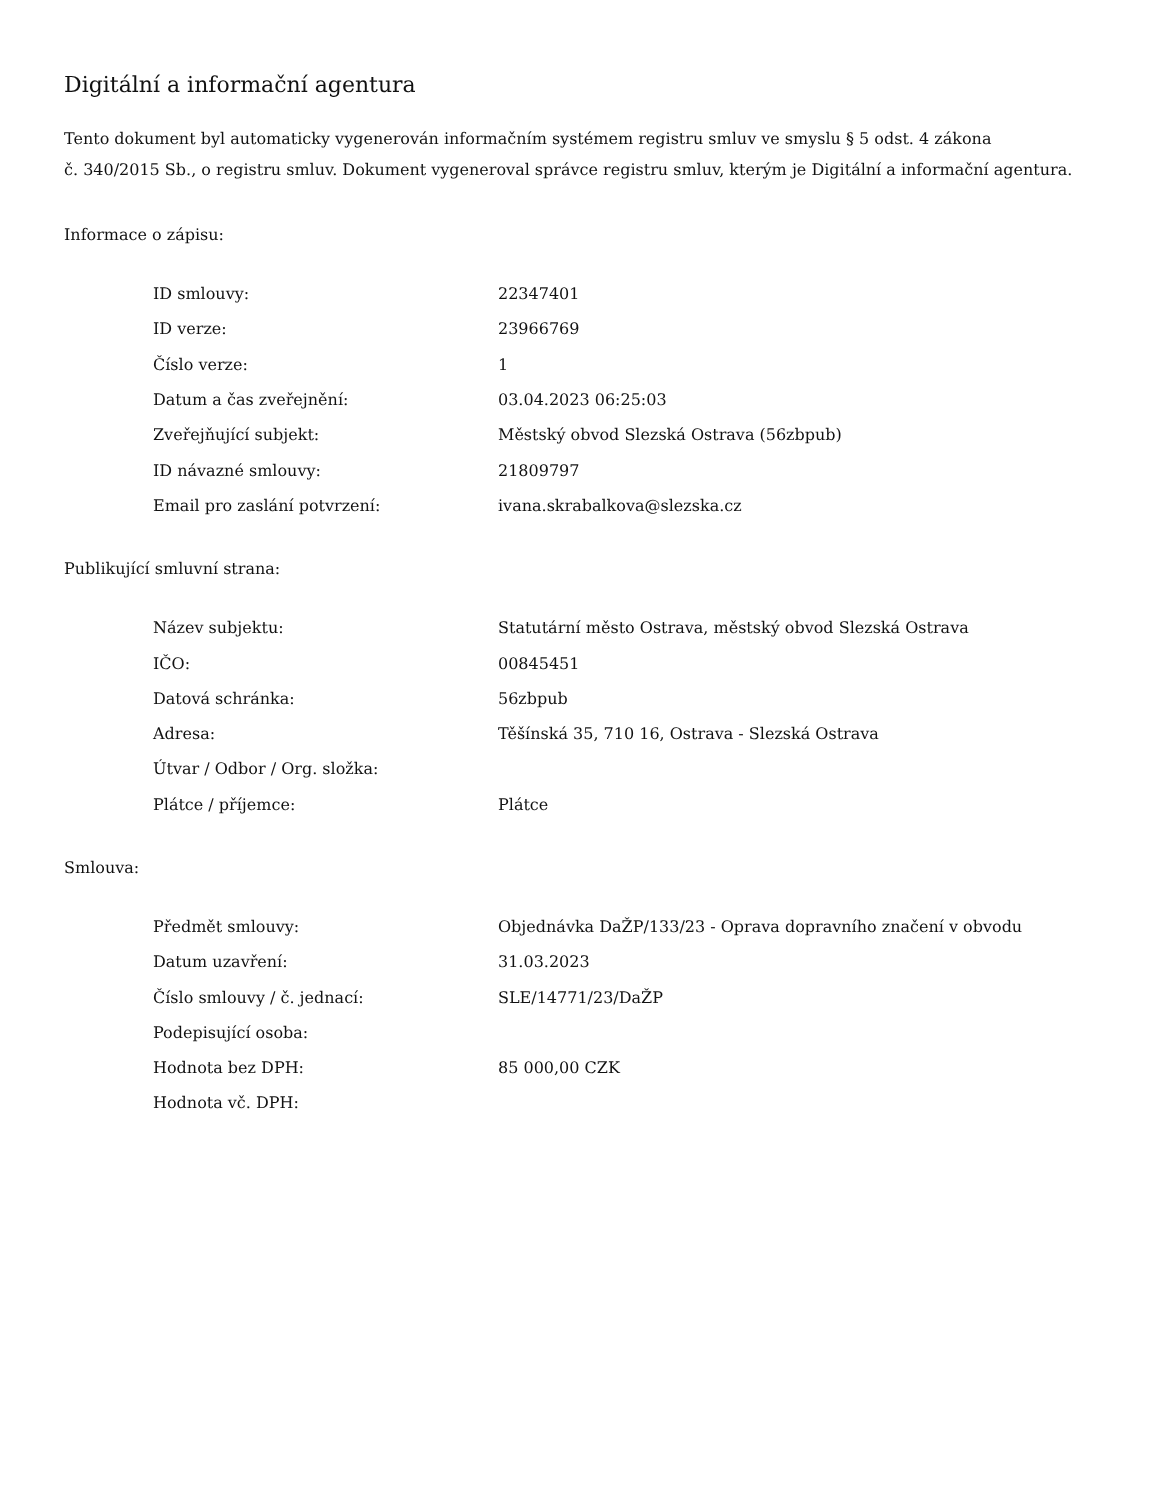Digitální a informační agentura
Tento dokument byl automaticky vygenerován informačním systémem registru smluv ve smyslu § 5 odst. 4 zákona
č. 340/2015 Sb., o registru smluv. Dokument vygeneroval správce registru smluv, kterým je Digitální a informační agentura.
Informace o zápisu:
| ID smlouvy: | 22347401 |
| ID verze: | 23966769 |
| Číslo verze: | 1 |
| Datum a čas zveřejnění: | 03.04.2023 06:25:03 |
| Zveřejňující subjekt: | Městský obvod Slezská Ostrava (56zbpub) |
| ID návazné smlouvy: | 21809797 |
| Email pro zaslání potvrzení: | ivana.skrabalkova@slezska.cz |
Publikující smluvní strana:
| Název subjektu: | Statutární město Ostrava, městský obvod Slezská Ostrava |
| IČO: | 00845451 |
| Datová schránka: | 56zbpub |
| Adresa: | Těšínská 35, 710 16, Ostrava - Slezská Ostrava |
| Útvar / Odbor / Org. složka: | |
| Plátce / příjemce: | Plátce |
Smlouva:
| Předmět smlouvy: | Objednávka DaŽP/133/23 - Oprava dopravního značení v obvodu |
| Datum uzavření: | 31.03.2023 |
| Číslo smlouvy / č. jednací: | SLE/14771/23/DaŽP |
| Podepisující osoba: | |
| Hodnota bez DPH: | 85 000,00 CZK |
| Hodnota vč. DPH: | |